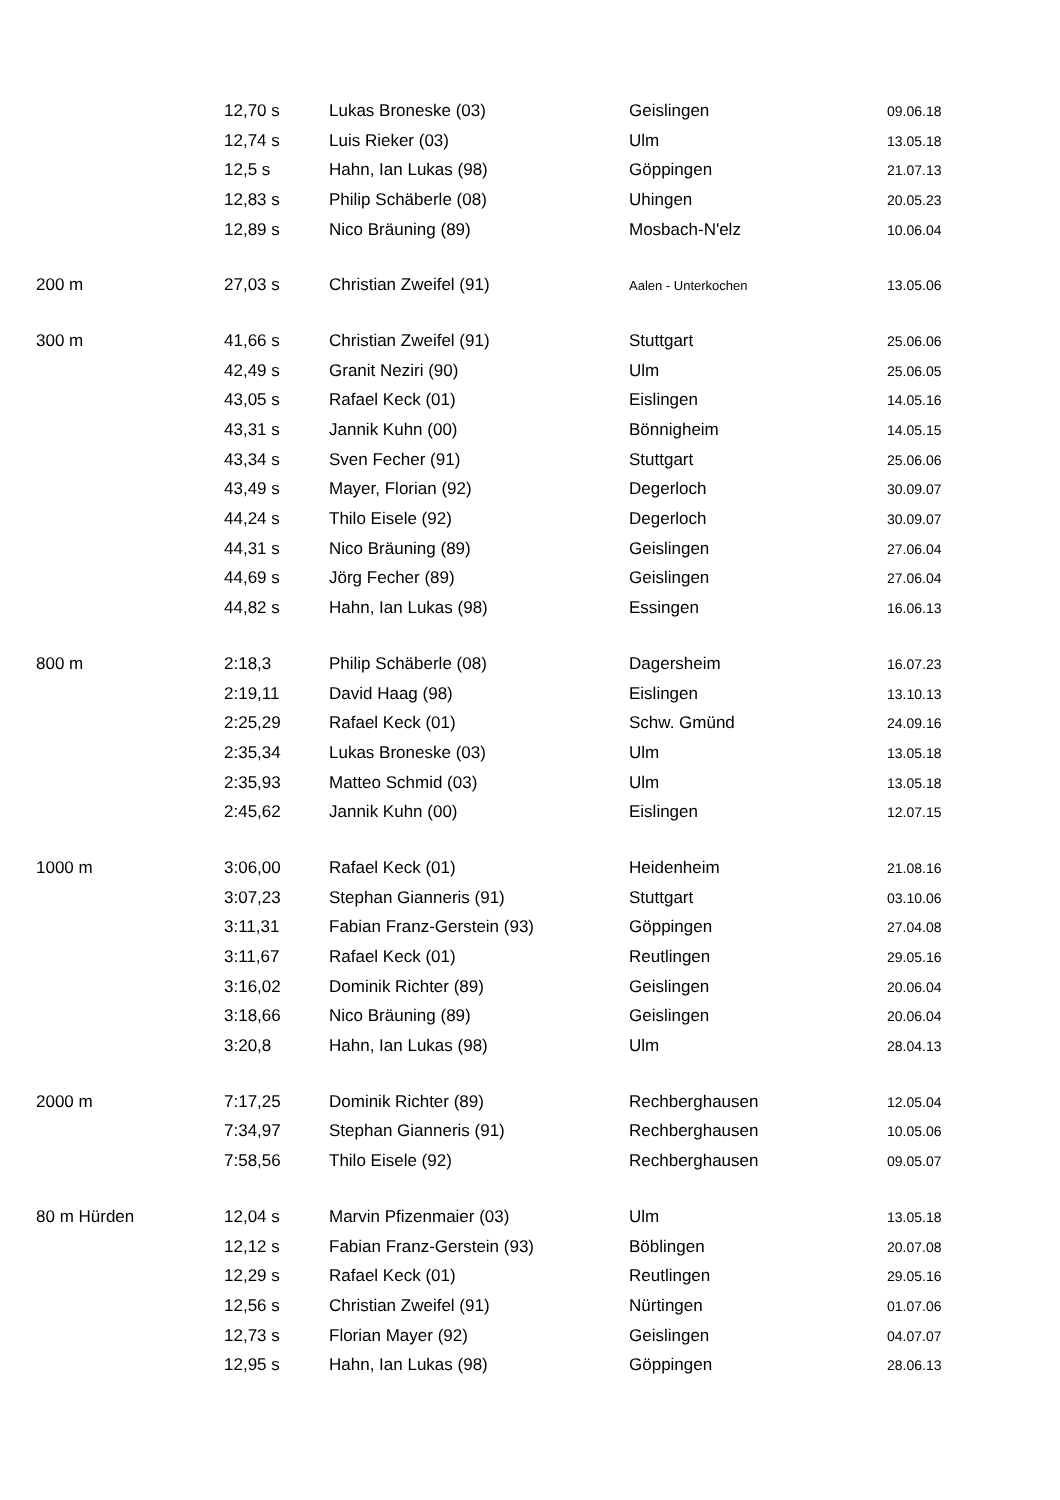| | 12,70 s | Lukas Broneske (03) | Geislingen | 09.06.18 |
| | 12,74 s | Luis Rieker (03) | Ulm | 13.05.18 |
| | 12,5 s | Hahn, Ian Lukas (98) | Göppingen | 21.07.13 |
| | 12,83 s | Philip Schäberle (08) | Uhingen | 20.05.23 |
| | 12,89 s | Nico Bräuning (89) | Mosbach-N'elz | 10.06.04 |
| 200 m | 27,03 s | Christian Zweifel (91) | Aalen - Unterkochen | 13.05.06 |
| 300 m | 41,66 s | Christian Zweifel (91) | Stuttgart | 25.06.06 |
| | 42,49 s | Granit Neziri (90) | Ulm | 25.06.05 |
| | 43,05 s | Rafael Keck (01) | Eislingen | 14.05.16 |
| | 43,31 s | Jannik Kuhn (00) | Bönnigheim | 14.05.15 |
| | 43,34 s | Sven Fecher (91) | Stuttgart | 25.06.06 |
| | 43,49 s | Mayer, Florian (92) | Degerloch | 30.09.07 |
| | 44,24 s | Thilo Eisele (92) | Degerloch | 30.09.07 |
| | 44,31 s | Nico Bräuning (89) | Geislingen | 27.06.04 |
| | 44,69 s | Jörg Fecher (89) | Geislingen | 27.06.04 |
| | 44,82 s | Hahn, Ian Lukas (98) | Essingen | 16.06.13 |
| 800 m | 2:18,3 | Philip Schäberle (08) | Dagersheim | 16.07.23 |
| | 2:19,11 | David Haag (98) | Eislingen | 13.10.13 |
| | 2:25,29 | Rafael Keck (01) | Schw. Gmünd | 24.09.16 |
| | 2:35,34 | Lukas Broneske (03) | Ulm | 13.05.18 |
| | 2:35,93 | Matteo Schmid (03) | Ulm | 13.05.18 |
| | 2:45,62 | Jannik Kuhn (00) | Eislingen | 12.07.15 |
| 1000 m | 3:06,00 | Rafael Keck (01) | Heidenheim | 21.08.16 |
| | 3:07,23 | Stephan Gianneris (91) | Stuttgart | 03.10.06 |
| | 3:11,31 | Fabian Franz-Gerstein (93) | Göppingen | 27.04.08 |
| | 3:11,67 | Rafael Keck (01) | Reutlingen | 29.05.16 |
| | 3:16,02 | Dominik Richter (89) | Geislingen | 20.06.04 |
| | 3:18,66 | Nico Bräuning (89) | Geislingen | 20.06.04 |
| | 3:20,8 | Hahn, Ian Lukas (98) | Ulm | 28.04.13 |
| 2000 m | 7:17,25 | Dominik Richter (89) | Rechberghausen | 12.05.04 |
| | 7:34,97 | Stephan Gianneris (91) | Rechberghausen | 10.05.06 |
| | 7:58,56 | Thilo Eisele (92) | Rechberghausen | 09.05.07 |
| 80 m Hürden | 12,04 s | Marvin Pfizenmaier (03) | Ulm | 13.05.18 |
| | 12,12 s | Fabian Franz-Gerstein (93) | Böblingen | 20.07.08 |
| | 12,29 s | Rafael Keck (01) | Reutlingen | 29.05.16 |
| | 12,56 s | Christian Zweifel (91) | Nürtingen | 01.07.06 |
| | 12,73 s | Florian Mayer (92) | Geislingen | 04.07.07 |
| | 12,95 s | Hahn, Ian Lukas (98) | Göppingen | 28.06.13 |